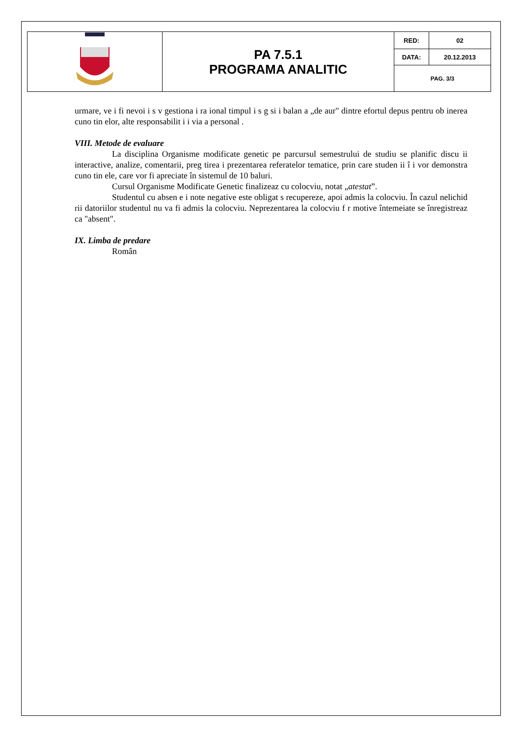| | PA 7.5.1 PROGRAMA ANALITIC | RED: | 02 |
| | | DATA: | 20.12.2013 |
| | | PAG. 3/3 | |
urmare, ve i fi nevoi i s v gestiona i ra ional timpul i s g si i balan a „de aur" dintre efortul depus pentru ob inerea cuno tin elor, alte responsabilit i i via a personal .
VIII. Metode de evaluare
La disciplina Organisme modificate genetic pe parcursul semestrului de studiu se planific discu ii interactive, analize, comentarii, preg tirea i prezentarea referatelor tematice, prin care studen ii î i vor demonstra cuno tin ele, care vor fi apreciate în sistemul de 10 baluri.
Cursul Organisme Modificate Genetic finalizeaz cu colocviu, notat „atestat”.
Studentul cu absen e i note negative este obligat s recupereze, apoi admis la colocviu. În cazul nelichid rii datoriilor studentul nu va fi admis la colocviu. Neprezentarea la colocviu f r motive întemeiate se înregistreaz ca "absent".
IX. Limba de predare
Român